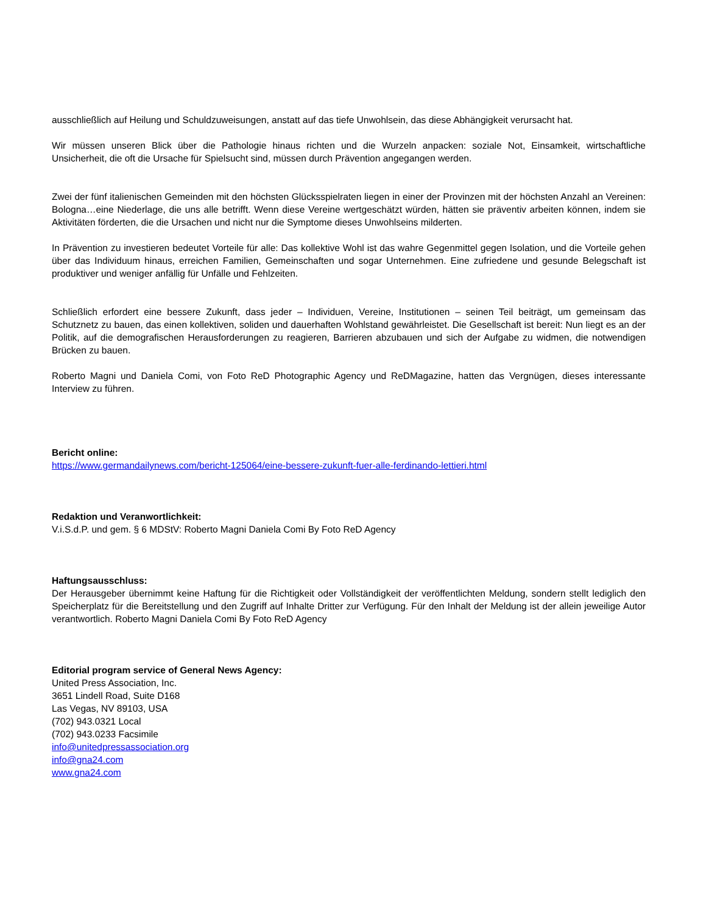ausschließlich auf Heilung und Schuldzuweisungen, anstatt auf das tiefe Unwohlsein, das diese Abhängigkeit verursacht hat.
Wir müssen unseren Blick über die Pathologie hinaus richten und die Wurzeln anpacken: soziale Not, Einsamkeit, wirtschaftliche Unsicherheit, die oft die Ursache für Spielsucht sind, müssen durch Prävention angegangen werden.
Zwei der fünf italienischen Gemeinden mit den höchsten Glücksspielraten liegen in einer der Provinzen mit der höchsten Anzahl an Vereinen: Bologna…eine Niederlage, die uns alle betrifft. Wenn diese Vereine wertgeschätzt würden, hätten sie präventiv arbeiten können, indem sie Aktivitäten förderten, die die Ursachen und nicht nur die Symptome dieses Unwohlseins milderten.
In Prävention zu investieren bedeutet Vorteile für alle: Das kollektive Wohl ist das wahre Gegenmittel gegen Isolation, und die Vorteile gehen über das Individuum hinaus, erreichen Familien, Gemeinschaften und sogar Unternehmen. Eine zufriedene und gesunde Belegschaft ist produktiver und weniger anfällig für Unfälle und Fehlzeiten.
Schließlich erfordert eine bessere Zukunft, dass jeder – Individuen, Vereine, Institutionen – seinen Teil beiträgt, um gemeinsam das Schutznetz zu bauen, das einen kollektiven, soliden und dauerhaften Wohlstand gewährleistet. Die Gesellschaft ist bereit: Nun liegt es an der Politik, auf die demografischen Herausforderungen zu reagieren, Barrieren abzubauen und sich der Aufgabe zu widmen, die notwendigen Brücken zu bauen.
Roberto Magni und Daniela Comi, von Foto ReD Photographic Agency und ReDMagazine, hatten das Vergnügen, dieses interessante Interview zu führen.
Bericht online:
https://www.germandailynews.com/bericht-125064/eine-bessere-zukunft-fuer-alle-ferdinando-lettieri.html
Redaktion und Veranwortlichkeit:
V.i.S.d.P. und gem. § 6 MDStV: Roberto Magni Daniela Comi By Foto ReD Agency
Haftungsausschluss:
Der Herausgeber übernimmt keine Haftung für die Richtigkeit oder Vollständigkeit der veröffentlichten Meldung, sondern stellt lediglich den Speicherplatz für die Bereitstellung und den Zugriff auf Inhalte Dritter zur Verfügung. Für den Inhalt der Meldung ist der allein jeweilige Autor verantwortlich. Roberto Magni Daniela Comi By Foto ReD Agency
Editorial program service of General News Agency:
United Press Association, Inc.
3651 Lindell Road, Suite D168
Las Vegas, NV 89103, USA
(702) 943.0321 Local
(702) 943.0233 Facsimile
info@unitedpressassociation.org
info@gna24.com
www.gna24.com